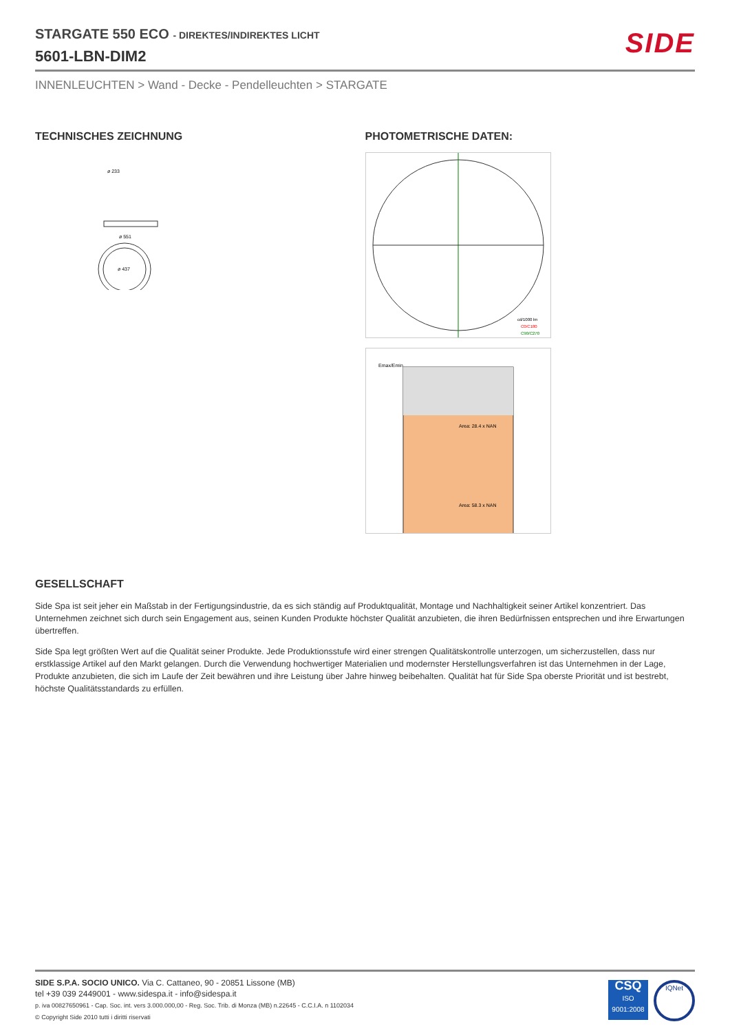STARGATE 550 ECO - DIREKTES/INDIREKTES LICHT
5601-LBN-DIM2
SIDE
INNENLEUCHTEN > Wand - Decke - Pendelleuchten > STARGATE
TECHNISCHES ZEICHNUNG
ø 551
ø 233
ø 437
PHOTOMETRISCHE DATEN:
cd/1000 lm
C0/C180
C90/C270
Emax/Emin
Area: 28.4 x NAN
Area: 58.3 x NAN
GESELLSCHAFT
Side Spa ist seit jeher ein Maßstab in der Fertigungsindustrie, da es sich ständig auf Produktqualität, Montage und Nachhaltigkeit seiner Artikel konzentriert. Das Unternehmen zeichnet sich durch sein Engagement aus, seinen Kunden Produkte höchster Qualität anzubieten, die ihren Bedürfnissen entsprechen und ihre Erwartungen übertreffen.
Side Spa legt größten Wert auf die Qualität seiner Produkte. Jede Produktionsstufe wird einer strengen Qualitätskontrolle unterzogen, um sicherzustellen, dass nur erstklassige Artikel auf den Markt gelangen. Durch die Verwendung hochwertiger Materialien und modernster Herstellungsverfahren ist das Unternehmen in der Lage, Produkte anzubieten, die sich im Laufe der Zeit bewähren und ihre Leistung über Jahre hinweg beibehalten. Qualität hat für Side Spa oberste Priorität und ist bestrebt, höchste Qualitätsstandards zu erfüllen.
SIDE S.P.A. SOCIO UNICO. Via C. Cattaneo, 90 - 20851 Lissone (MB)
tel +39 039 2449001 - www.sidespa.it - info@sidespa.it
p. iva 00827650961 - Cap. Soc. int. vers 3.000.000,00 - Reg. Soc. Trib. di Monza (MB) n.22645 - C.C.I.A. n 1102034
© Copyright Side 2010 tutti i diritti riservati
CSQ
ISO
9001:2008
IQNet